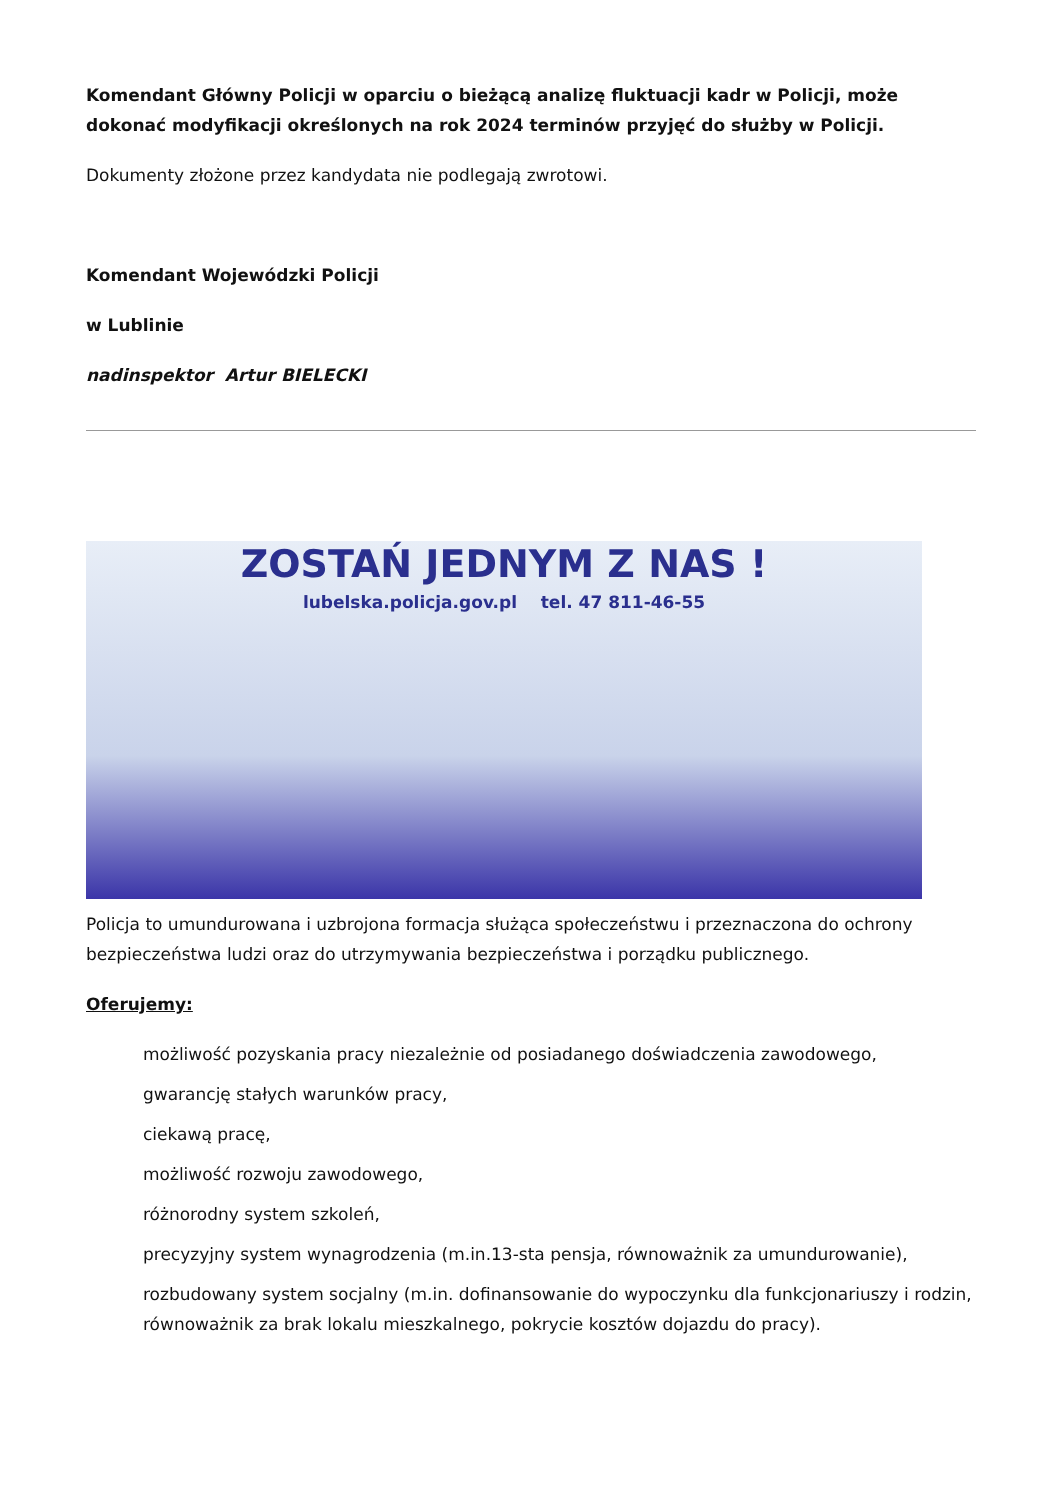Komendant Główny Policji w oparciu o bieżącą analizę fluktuacji kadr w Policji, może dokonać modyfikacji określonych na rok 2024 terminów przyjęć do służby w Policji.
Dokumenty złożone przez kandydata nie podlegają zwrotowi.
Komendant Wojewódzki Policji
w Lublinie
nadinspektor Artur BIELECKI
ZOSTAŃ JEDNYM Z NAS !
lubelska.policja.gov.pl tel. 47 811-46-55
Policja to umundurowana i uzbrojona formacja służąca społeczeństwu i przeznaczona do ochrony bezpieczeństwa ludzi oraz do utrzymywania bezpieczeństwa i porządku publicznego.
Oferujemy:
możliwość pozyskania pracy niezależnie od posiadanego doświadczenia zawodowego,
gwarancję stałych warunków pracy,
ciekawą pracę,
możliwość rozwoju zawodowego,
różnorodny system szkoleń,
precyzyjny system wynagrodzenia (m.in.13-sta pensja, równoważnik za umundurowanie),
rozbudowany system socjalny (m.in. dofinansowanie do wypoczynku dla funkcjonariuszy i rodzin, równoważnik za brak lokalu mieszkalnego, pokrycie kosztów dojazdu do pracy).